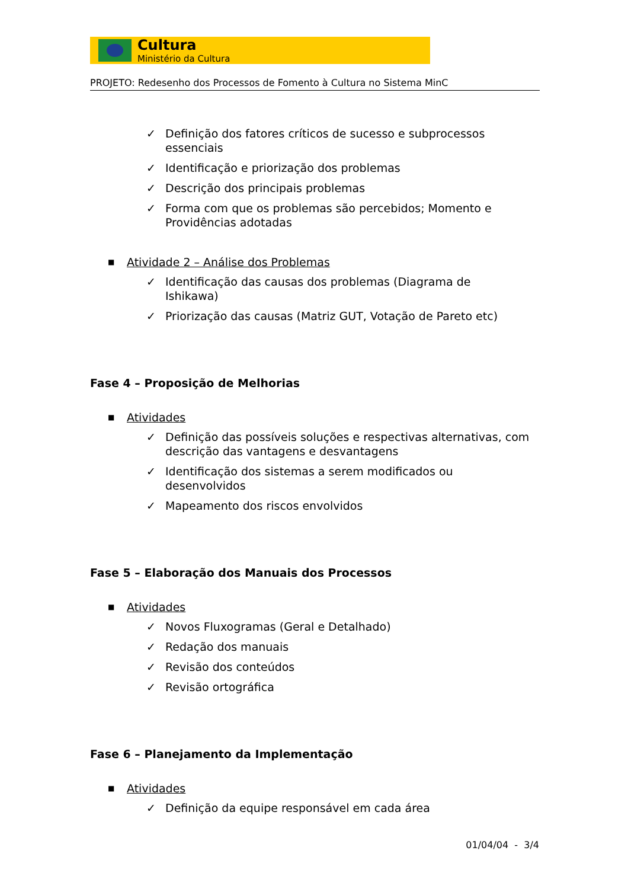Cultura
Ministério da Cultura
PROJETO: Redesenho dos Processos de Fomento à Cultura no Sistema MinC
✓ Definição dos fatores críticos de sucesso e subprocessos essenciais
✓ Identificação e priorização dos problemas
✓ Descrição dos principais problemas
✓ Forma com que os problemas são percebidos; Momento e Providências adotadas
■ Atividade 2 – Análise dos Problemas
✓ Identificação das causas dos problemas (Diagrama de Ishikawa)
✓ Priorização das causas (Matriz GUT, Votação de Pareto etc)
Fase 4 – Proposição de Melhorias
■ Atividades
✓ Definição das possíveis soluções e respectivas alternativas, com descrição das vantagens e desvantagens
✓ Identificação dos sistemas a serem modificados ou desenvolvidos
✓ Mapeamento dos riscos envolvidos
Fase 5 – Elaboração dos Manuais dos Processos
■ Atividades
✓ Novos Fluxogramas (Geral e Detalhado)
✓ Redação dos manuais
✓ Revisão dos conteúdos
✓ Revisão ortográfica
Fase 6 – Planejamento da Implementação
■ Atividades
✓ Definição da equipe responsável em cada área
01/04/04 - 3/4